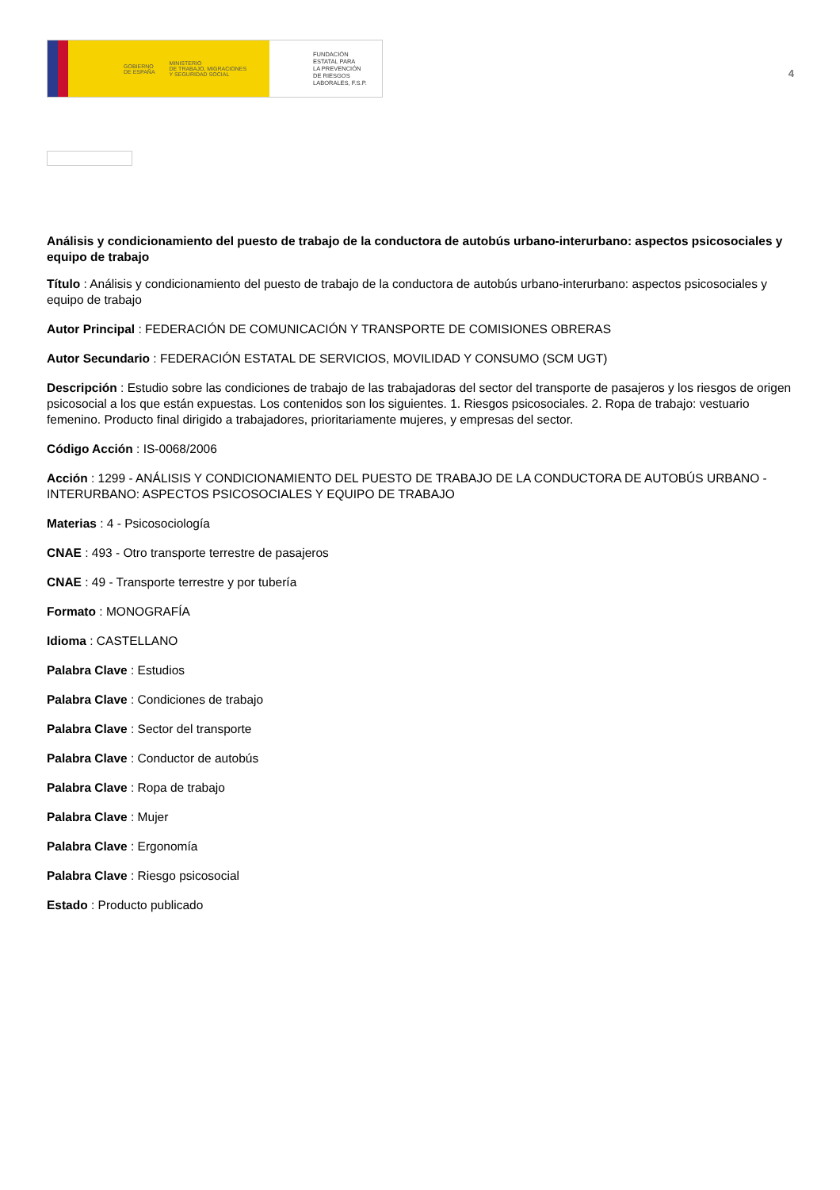GOBIERNO
DE ESPAÑA MINISTERIO
DE TRABAJO, MIGRACIONES
Y SEGURIDAD SOCIAL
FUNDACIÓN
ESTATAL PARA
LA PREVENCIÓN
DE RIESGOS
LABORALES, F.S.P.
4
Análisis y condicionamiento del puesto de trabajo de la conductora de autobús urbano-interurbano: aspectos psicosociales y equipo de trabajo
Título : Análisis y condicionamiento del puesto de trabajo de la conductora de autobús urbano-interurbano: aspectos psicosociales y equipo de trabajo
Autor Principal : FEDERACIÓN DE COMUNICACIÓN Y TRANSPORTE DE COMISIONES OBRERAS
Autor Secundario : FEDERACIÓN ESTATAL DE SERVICIOS, MOVILIDAD Y CONSUMO (SCM UGT)
Descripción : Estudio sobre las condiciones de trabajo de las trabajadoras del sector del transporte de pasajeros y los riesgos de origen psicosocial a los que están expuestas. Los contenidos son los siguientes. 1. Riesgos psicosociales. 2. Ropa de trabajo: vestuario femenino. Producto final dirigido a trabajadores, prioritariamente mujeres, y empresas del sector.
Código Acción : IS-0068/2006
Acción : 1299 - ANÁLISIS Y CONDICIONAMIENTO DEL PUESTO DE TRABAJO DE LA CONDUCTORA DE AUTOBÚS URBANO - INTERURBANO: ASPECTOS PSICOSOCIALES Y EQUIPO DE TRABAJO
Materias : 4 - Psicosociología
CNAE : 493 - Otro transporte terrestre de pasajeros
CNAE : 49 - Transporte terrestre y por tubería
Formato : MONOGRAFÍA
Idioma : CASTELLANO
Palabra Clave : Estudios
Palabra Clave : Condiciones de trabajo
Palabra Clave : Sector del transporte
Palabra Clave : Conductor de autobús
Palabra Clave : Ropa de trabajo
Palabra Clave : Mujer
Palabra Clave : Ergonomía
Palabra Clave : Riesgo psicosocial
Estado : Producto publicado